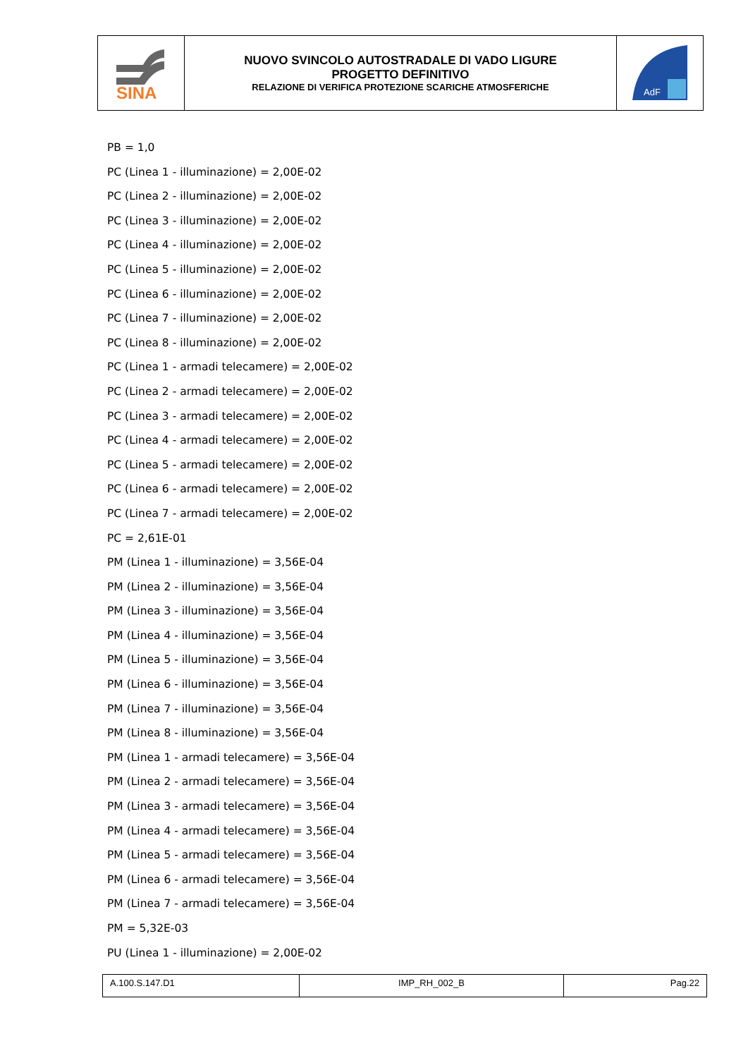| SINA | NUOVO SVINCOLO AUTOSTRADALE DI VADO LIGURE PROGETTO DEFINITIVO RELAZIONE DI VERIFICA PROTEZIONE SCARICHE ATMOSFERICHE | AdF |
PB = 1,0
PC (Linea 1 - illuminazione) = 2,00E-02
PC (Linea 2 - illuminazione) = 2,00E-02
PC (Linea 3 - illuminazione) = 2,00E-02
PC (Linea 4 - illuminazione) = 2,00E-02
PC (Linea 5 - illuminazione) = 2,00E-02
PC (Linea 6 - illuminazione) = 2,00E-02
PC (Linea 7 - illuminazione) = 2,00E-02
PC (Linea 8 - illuminazione) = 2,00E-02
PC (Linea 1 - armadi telecamere) = 2,00E-02
PC (Linea 2 - armadi telecamere) = 2,00E-02
PC (Linea 3 - armadi telecamere) = 2,00E-02
PC (Linea 4 - armadi telecamere) = 2,00E-02
PC (Linea 5 - armadi telecamere) = 2,00E-02
PC (Linea 6 - armadi telecamere) = 2,00E-02
PC (Linea 7 - armadi telecamere) = 2,00E-02
PC = 2,61E-01
PM (Linea 1 - illuminazione) = 3,56E-04
PM (Linea 2 - illuminazione) = 3,56E-04
PM (Linea 3 - illuminazione) = 3,56E-04
PM (Linea 4 - illuminazione) = 3,56E-04
PM (Linea 5 - illuminazione) = 3,56E-04
PM (Linea 6 - illuminazione) = 3,56E-04
PM (Linea 7 - illuminazione) = 3,56E-04
PM (Linea 8 - illuminazione) = 3,56E-04
PM (Linea 1 - armadi telecamere) = 3,56E-04
PM (Linea 2 - armadi telecamere) = 3,56E-04
PM (Linea 3 - armadi telecamere) = 3,56E-04
PM (Linea 4 - armadi telecamere) = 3,56E-04
PM (Linea 5 - armadi telecamere) = 3,56E-04
PM (Linea 6 - armadi telecamere) = 3,56E-04
PM (Linea 7 - armadi telecamere) = 3,56E-04
PM = 5,32E-03
PU (Linea 1 - illuminazione) = 2,00E-02
| A.100.S.147.D1 | IMP_RH_002_B | Pag.22 |